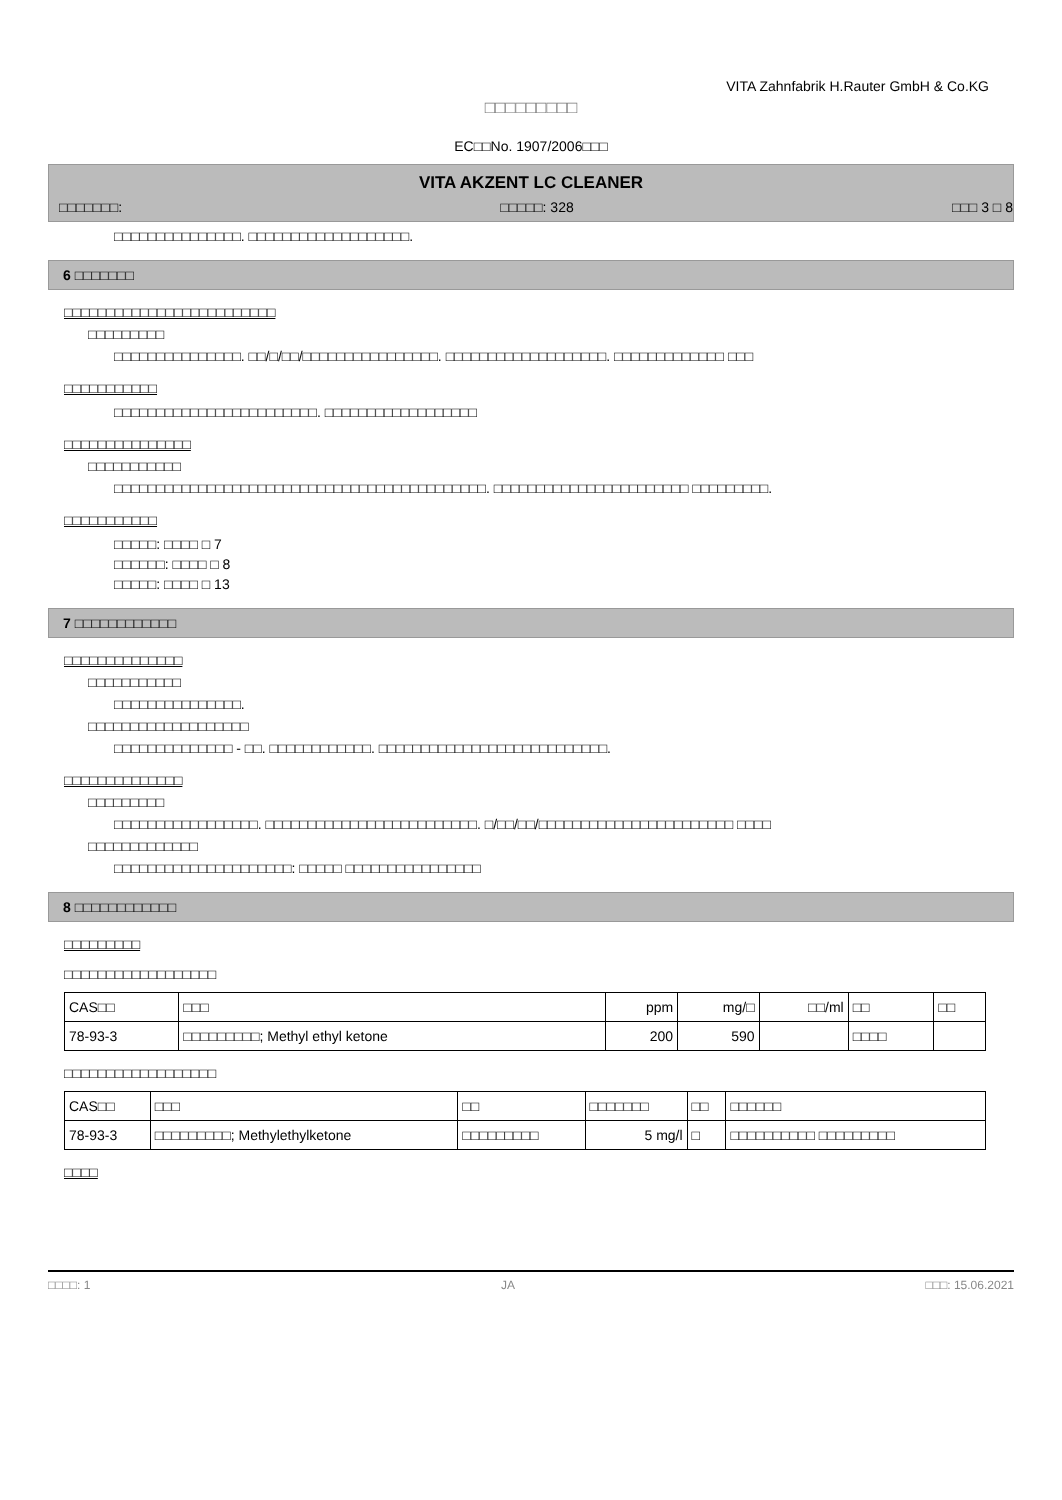VITA Zahnfabrik H.Rauter GmbH & Co.KG
□□□□□□□□□
EC□□No. 1907/2006□□□
VITA AKZENT LC CLEANER
□□□□□□□: □□□□□: 328 □□□ 3 □ 8
□□□□□□□□□□□□□□□. □□□□□□□□□□□□□□□□□□□.
6 □□□□□□□
□□□□□□□□□□□□□□□□□□□□□□□□□
□□□□□□□□□
□□□□□□□□□□□□□□□. □□/□/□□/□□□□□□□□□□□□□□□□. □□□□□□□□□□□□□□□□□□□. □□□□□□□□□□□□□ □□□
□□□□□□□□□□□
□□□□□□□□□□□□□□□□□□□□□□□□. □□□□□□□□□□□□□□□□□□
□□□□□□□□□□□□□□□
□□□□□□□□□□□
□□□□□□□□□□□□□□□□□□□□□□□□□□□□□□□□□□□□□□□□□□□□. □□□□□□□□□□□□□□□□□□□□□□□ □□□□□□□□□.
□□□□□□□□□□□
□□□□□: □□□□ □ 7
□□□□□□: □□□□ □ 8
□□□□□: □□□□ □ 13
7 □□□□□□□□□□□□
□□□□□□□□□□□□□□
□□□□□□□□□□□
□□□□□□□□□□□□□□□.
□□□□□□□□□□□□□□□□□□□
□□□□□□□□□□□□□□ - □□. □□□□□□□□□□□□. □□□□□□□□□□□□□□□□□□□□□□□□□□□.
□□□□□□□□□□□□□□
□□□□□□□□□
□□□□□□□□□□□□□□□□□. □□□□□□□□□□□□□□□□□□□□□□□□□. □/□□/□□/□□□□□□□□□□□□□□□□□□□□□□□ □□□□
□□□□□□□□□□□□□
□□□□□□□□□□□□□□□□□□□□□: □□□□□ □□□□□□□□□□□□□□□□
8 □□□□□□□□□□□□
□□□□□□□□□
□□□□□□□□□□□□□□□□□□
| CAS□□ | □□□ | ppm | mg/□ | □□/ml | □□ | □□ |
| --- | --- | --- | --- | --- | --- | --- |
| 78-93-3 | □□□□□□□□□; Methyl ethyl ketone | 200 | 590 | | □□□□ | |
□□□□□□□□□□□□□□□□□□
| CAS□□ | □□□ | □□ | □□□□□□□ | □□ | □□□□□□ |
| --- | --- | --- | --- | --- | --- |
| 78-93-3 | □□□□□□□□□; Methylethylketone | □□□□□□□□□ | 5 mg/l | □ | □□□□□□□□□□ □□□□□□□□□ |
□□□□
□□□□: 1 JA □□□: 15.06.2021